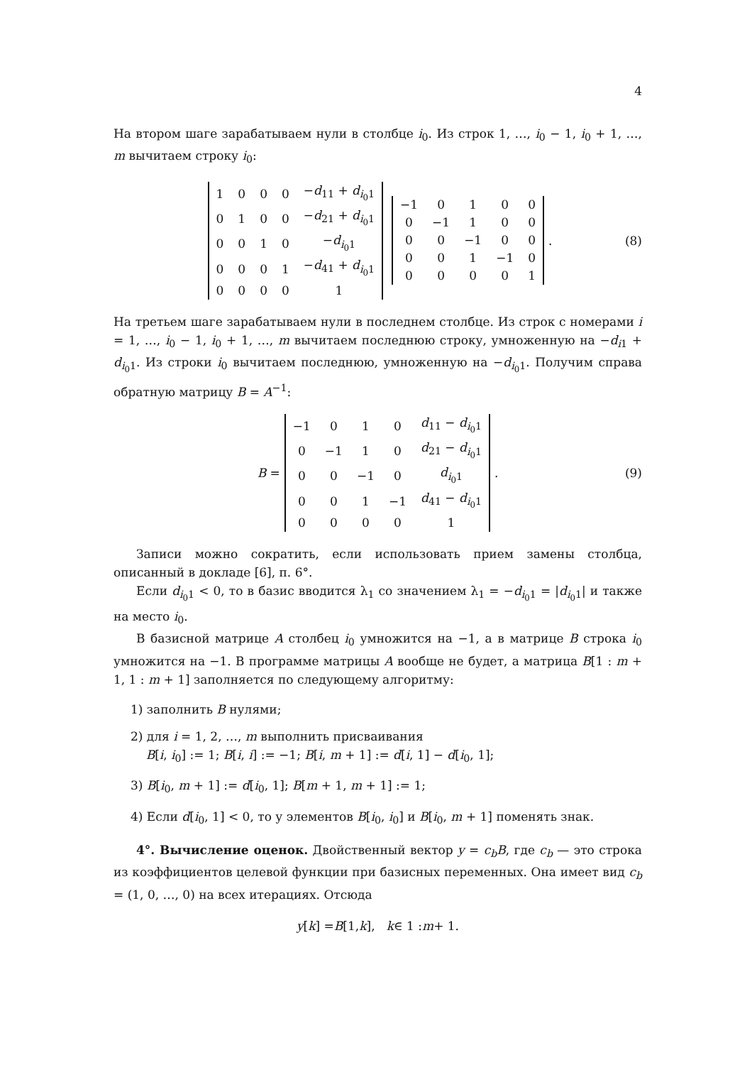4
На втором шаге зарабатываем нули в столбце i<sub>0</sub>. Из строк 1, …, i<sub>0</sub> − 1, i<sub>0</sub> + 1, …, m вычитаем строку i<sub>0</sub>:
| 1 | 0 | 0 | 0 | − d<sub>11</sub> + d<sub>i<sub>0</sub>1</sub> |
| 0 | 1 | 0 | 0 | − d<sub>21</sub> + d<sub>i<sub>0</sub>1</sub> |
| 0 | 0 | 1 | 0 | − d<sub>i<sub>0</sub>1</sub> |
| 0 | 0 | 0 | 1 | − d<sub>41</sub> + d<sub>i<sub>0</sub>1</sub> |
| 0 | 0 | 0 | 0 | 1 |
| −1 | 0 | 1 | 0 | 0 |
| 0 | −1 | 1 | 0 | 0 |
| 0 | 0 | −1 | 0 | 0 |
| 0 | 0 | 1 | −1 | 0 |
| 0 | 0 | 0 | 0 | 1 |
. (8)
На третьем шаге зарабатываем нули в последнем столбце. Из строк с номерами i = 1, …, i<sub>0</sub> − 1, i<sub>0</sub> + 1, …, m вычитаем последнюю строку, умноженную на −d<sub>i1</sub> + d<sub>i<sub>0</sub>1</sub>. Из строки i<sub>0</sub> вычитаем последнюю, умноженную на −d<sub>i<sub>0</sub>1</sub>. Получим справа обратную матрицу B = A<sup>−1</sup>:
B =
| −1 | 0 | 1 | 0 | d<sub>11</sub> − d<sub>i<sub>0</sub>1</sub> |
| 0 | −1 | 1 | 0 | d<sub>21</sub> − d<sub>i<sub>0</sub>1</sub> |
| 0 | 0 | −1 | 0 | d<sub>i<sub>0</sub>1</sub> |
| 0 | 0 | 1 | −1 | d<sub>41</sub> − d<sub>i<sub>0</sub>1</sub> |
| 0 | 0 | 0 | 0 | 1 |
. (9)
Записи можно сократить, если использовать прием замены столбца, описанный в докладе [6], п. 6°.
Если d<sub>i<sub>0</sub>1</sub> < 0, то в базис вводится λ<sub>1</sub> со значением λ<sub>1</sub> = −d<sub>i<sub>0</sub>1</sub> = |d<sub>i<sub>0</sub>1</sub>| и также на место i<sub>0</sub>.
В базисной матрице A столбец i<sub>0</sub> умножится на −1, а в матрице B строка i<sub>0</sub> умножится на −1. В программе матрицы A вообще не будет, а матрица B[1 : m + 1, 1 : m + 1] заполняется по следующему алгоритму:
1) заполнить B нулями;
2) для i = 1, 2, …, m выполнить присваивания
B[i, i<sub>0</sub>] := 1; B[i, i] := −1; B[i, m + 1] := d[i, 1] − d[i<sub>0</sub>, 1];
3) B[i<sub>0</sub>, m + 1] := d[i<sub>0</sub>, 1]; B[m + 1, m + 1] := 1;
4) Если d[i<sub>0</sub>, 1] < 0, то у элементов B[i<sub>0</sub>, i<sub>0</sub>] и B[i<sub>0</sub>, m + 1] поменять знак.
4°. Вычисление оценок. Двойственный вектор y = c<sub>b</sub>B, где c<sub>b</sub> — это строка из коэффициентов целевой функции при базисных переменных. Она имеет вид c<sub>b</sub> = (1, 0, …, 0) на всех итерациях. Отсюда
y [k] = B [1, k], k ∈ 1 : m + 1.